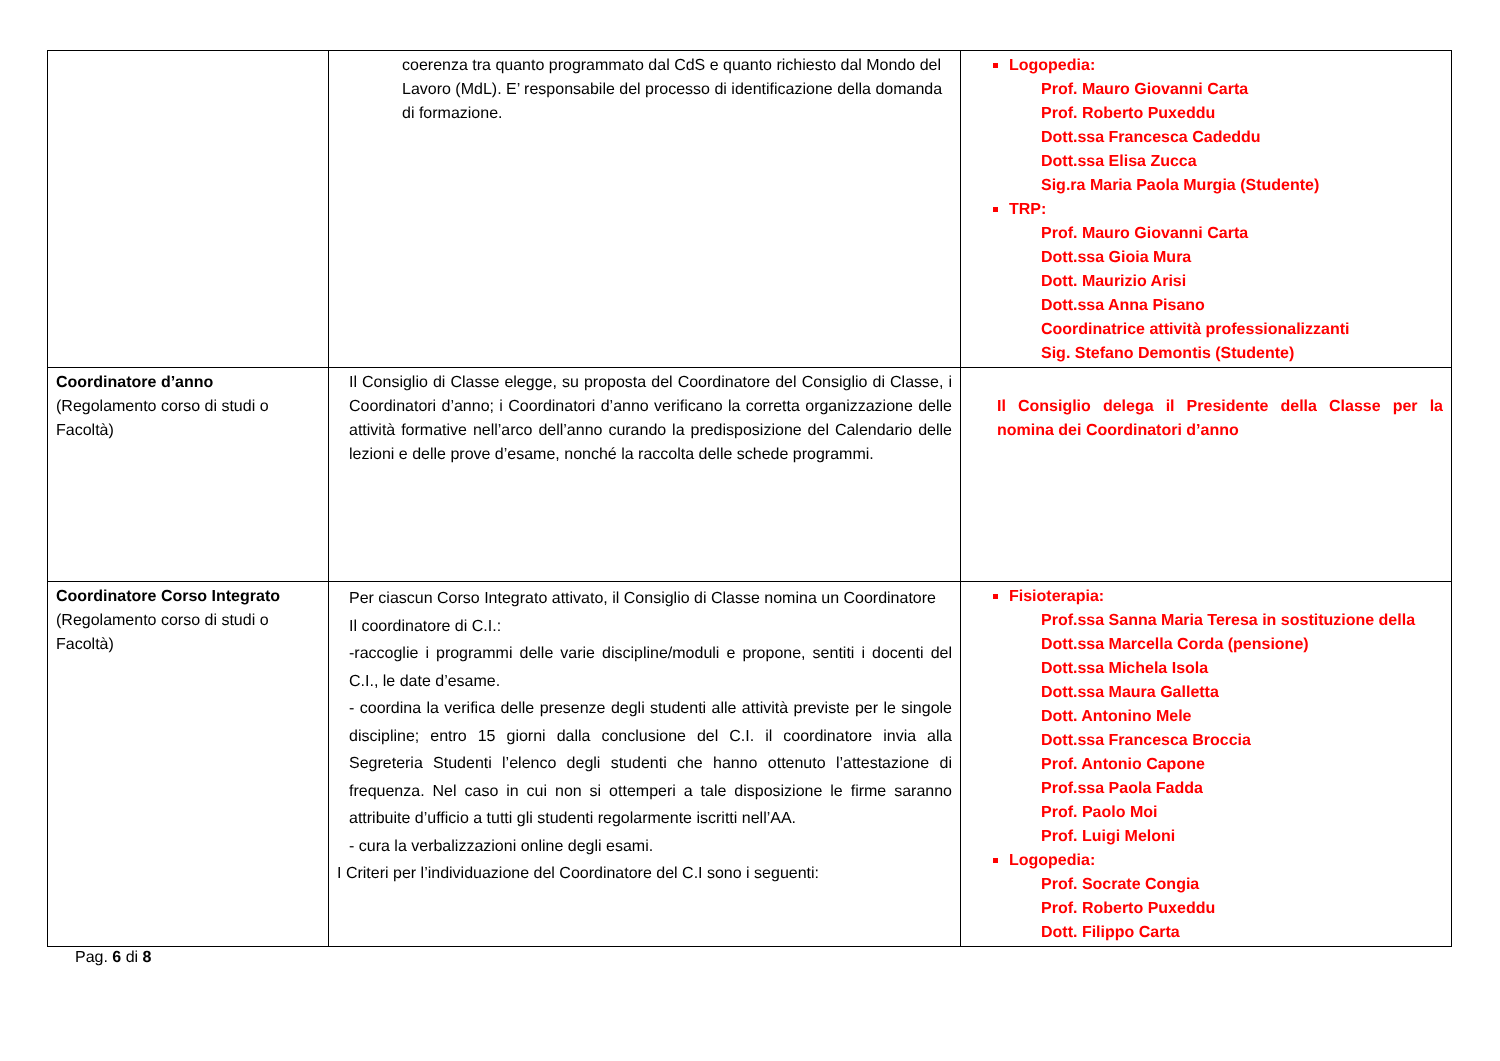| | coerenza tra quanto programmato dal CdS e quanto richiesto dal Mondo del Lavoro (MdL). E’ responsabile del processo di identificazione della domanda di formazione. | Logopedia: Prof. Mauro Giovanni Carta Prof. Roberto Puxeddu Dott.ssa Francesca Cadeddu Dott.ssa Elisa Zucca Sig.ra Maria Paola Murgia (Studente) TRP: Prof. Mauro Giovanni Carta Dott.ssa Gioia Mura Dott. Maurizio Arisi Dott.ssa Anna Pisano Coordinatrice attività professionalizzanti Sig. Stefano Demontis (Studente) |
| Coordinatore d’anno (Regolamento corso di studi o Facoltà) | Il Consiglio di Classe elegge, su proposta del Coordinatore del Consiglio di Classe, i Coordinatori d’anno; i Coordinatori d’anno verificano la corretta organizzazione delle attività formative nell’arco dell’anno curando la predisposizione del Calendario delle lezioni e delle prove d’esame, nonché la raccolta delle schede programmi. | Il Consiglio delega il Presidente della Classe per la nomina dei Coordinatori d’anno |
| Coordinatore Corso Integrato (Regolamento corso di studi o Facoltà) | Per ciascun Corso Integrato attivato, il Consiglio di Classe nomina un Coordinatore Il coordinatore di C.I.: -raccoglie i programmi delle varie discipline/moduli e propone, sentiti i docenti del C.I., le date d’esame. - coordina la verifica delle presenze degli studenti alle attività previste per le singole discipline; entro 15 giorni dalla conclusione del C.I. il coordinatore invia alla Segreteria Studenti l’elenco degli studenti che hanno ottenuto l’attestazione di frequenza. Nel caso in cui non si ottemperi a tale disposizione le firme saranno attribuite d’ufficio a tutti gli studenti regolarmente iscritti nell’AA. - cura la verbalizzazioni online degli esami. I Criteri per l’individuazione del Coordinatore del C.I sono i seguenti: | Fisioterapia: Prof.ssa Sanna Maria Teresa in sostituzione della Dott.ssa Marcella Corda (pensione) Dott.ssa Michela Isola Dott.ssa Maura Galletta Dott. Antonino Mele Dott.ssa Francesca Broccia Prof. Antonio Capone Prof.ssa Paola Fadda Prof. Paolo Moi Prof. Luigi Meloni Logopedia: Prof. Socrate Congia Prof. Roberto Puxeddu Dott. Filippo Carta |
Pag. 6 di 8